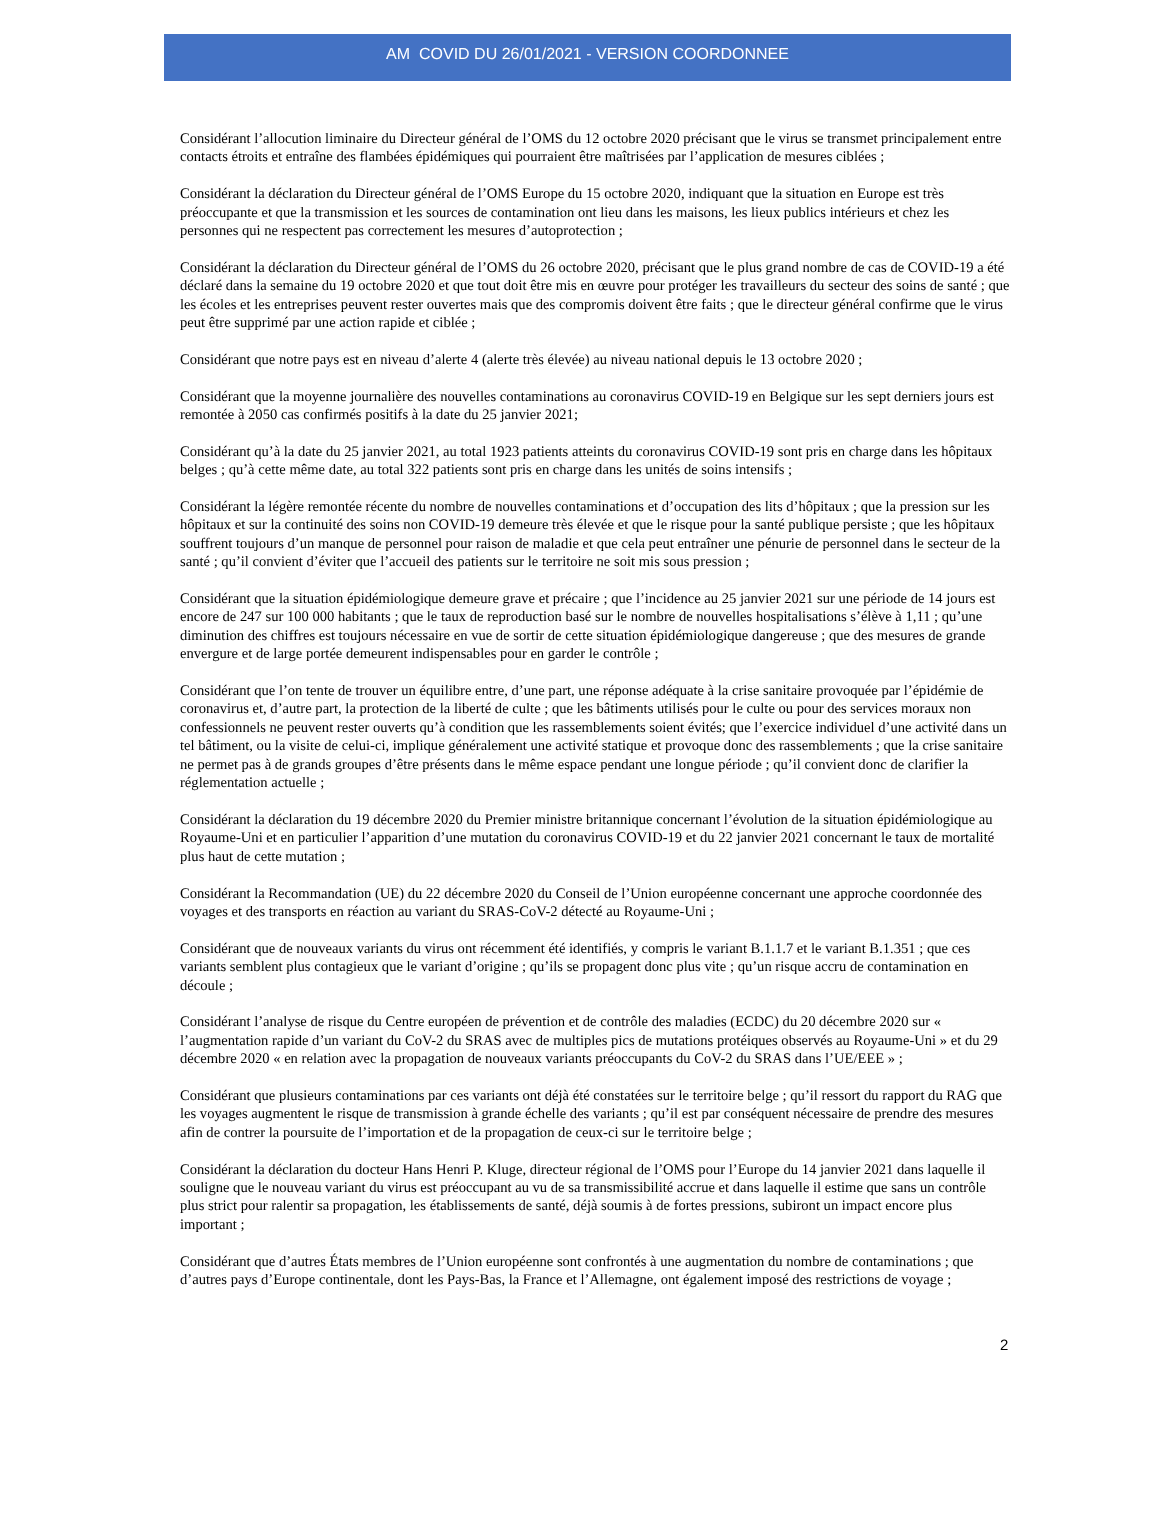AM COVID DU 26/01/2021 - VERSION COORDONNEE
Considérant l’allocution liminaire du Directeur général de l’OMS du 12 octobre 2020 précisant que le virus se transmet principalement entre contacts étroits et entraîne des flambées épidémiques qui pourraient être maîtrisées par l’application de mesures ciblées ;
Considérant la déclaration du Directeur général de l’OMS Europe du 15 octobre 2020, indiquant que la situation en Europe est très préoccupante et que la transmission et les sources de contamination ont lieu dans les maisons, les lieux publics intérieurs et chez les personnes qui ne respectent pas correctement les mesures d’autoprotection ;
Considérant la déclaration du Directeur général de l’OMS du 26 octobre 2020, précisant que le plus grand nombre de cas de COVID-19 a été déclaré dans la semaine du 19 octobre 2020 et que tout doit être mis en œuvre pour protéger les travailleurs du secteur des soins de santé ; que les écoles et les entreprises peuvent rester ouvertes mais que des compromis doivent être faits ; que le directeur général confirme que le virus peut être supprimé par une action rapide et ciblée ;
Considérant que notre pays est en niveau d’alerte 4 (alerte très élevée) au niveau national depuis le 13 octobre 2020 ;
Considérant que la moyenne journalière des nouvelles contaminations au coronavirus COVID-19 en Belgique sur les sept derniers jours est remontée à 2050 cas confirmés positifs à la date du 25 janvier 2021;
Considérant qu’à la date du 25 janvier 2021, au total 1923 patients atteints du coronavirus COVID-19 sont pris en charge dans les hôpitaux belges ; qu’à cette même date, au total 322 patients sont pris en charge dans les unités de soins intensifs ;
Considérant la légère remontée récente du nombre de nouvelles contaminations et d’occupation des lits d’hôpitaux ; que la pression sur les hôpitaux et sur la continuité des soins non COVID-19 demeure très élevée et que le risque pour la santé publique persiste ; que les hôpitaux souffrent toujours d’un manque de personnel pour raison de maladie et que cela peut entraîner une pénurie de personnel dans le secteur de la santé ; qu’il convient d’éviter que l’accueil des patients sur le territoire ne soit mis sous pression ;
Considérant que la situation épidémiologique demeure grave et précaire ; que l’incidence au 25 janvier 2021 sur une période de 14 jours est encore de 247 sur 100 000 habitants ; que le taux de reproduction basé sur le nombre de nouvelles hospitalisations s’élève à 1,11 ; qu’une diminution des chiffres est toujours nécessaire en vue de sortir de cette situation épidémiologique dangereuse ; que des mesures de grande envergure et de large portée demeurent indispensables pour en garder le contrôle ;
Considérant que l’on tente de trouver un équilibre entre, d’une part, une réponse adéquate à la crise sanitaire provoquée par l’épidémie de coronavirus et, d’autre part, la protection de la liberté de culte ; que les bâtiments utilisés pour le culte ou pour des services moraux non confessionnels ne peuvent rester ouverts qu’à condition que les rassemblements soient évités; que l’exercice individuel d’une activité dans un tel bâtiment, ou la visite de celui-ci, implique généralement une activité statique et provoque donc des rassemblements ; que la crise sanitaire ne permet pas à de grands groupes d’être présents dans le même espace pendant une longue période ; qu’il convient donc de clarifier la réglementation actuelle ;
Considérant la déclaration du 19 décembre 2020 du Premier ministre britannique concernant l’évolution de la situation épidémiologique au Royaume-Uni et en particulier l’apparition d’une mutation du coronavirus COVID-19 et du 22 janvier 2021 concernant le taux de mortalité plus haut de cette mutation ;
Considérant la Recommandation (UE) du 22 décembre 2020 du Conseil de l’Union européenne concernant une approche coordonnée des voyages et des transports en réaction au variant du SRAS-CoV-2 détecté au Royaume-Uni ;
Considérant que de nouveaux variants du virus ont récemment été identifiés, y compris le variant B.1.1.7 et le variant B.1.351 ; que ces variants semblent plus contagieux que le variant d’origine ; qu’ils se propagent donc plus vite ; qu’un risque accru de contamination en découle ;
Considérant l’analyse de risque du Centre européen de prévention et de contrôle des maladies (ECDC) du 20 décembre 2020 sur « l’augmentation rapide d’un variant du CoV-2 du SRAS avec de multiples pics de mutations protéiques observés au Royaume-Uni » et du 29 décembre 2020 « en relation avec la propagation de nouveaux variants préoccupants du CoV-2 du SRAS dans l’UE/EEE » ;
Considérant que plusieurs contaminations par ces variants ont déjà été constatées sur le territoire belge ; qu’il ressort du rapport du RAG que les voyages augmentent le risque de transmission à grande échelle des variants ; qu’il est par conséquent nécessaire de prendre des mesures afin de contrer la poursuite de l’importation et de la propagation de ceux-ci sur le territoire belge ;
Considérant la déclaration du docteur Hans Henri P. Kluge, directeur régional de l’OMS pour l’Europe du 14 janvier 2021 dans laquelle il souligne que le nouveau variant du virus est préoccupant au vu de sa transmissibilité accrue et dans laquelle il estime que sans un contrôle plus strict pour ralentir sa propagation, les établissements de santé, déjà soumis à de fortes pressions, subiront un impact encore plus important ;
Considérant que d’autres États membres de l’Union européenne sont confrontés à une augmentation du nombre de contaminations ; que d’autres pays d’Europe continentale, dont les Pays-Bas, la France et l’Allemagne, ont également imposé des restrictions de voyage ;
2